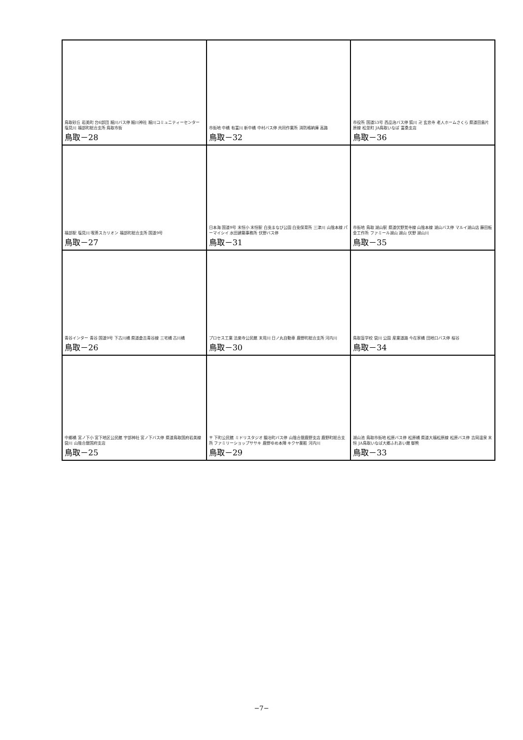| 鳥取砂丘 岩美町 台6部団 細川バス停 細川神社 細川コミュニティーセンター 塩見川 福部町総合支所 鳥取市街 鳥取－28 | 市街地 中橋 有富川 新中橋 中村バス停 共同作業所 消防格納庫 高路 鳥取－32 | 市役所 国道53号 西品治バス停 狐川 卍 玄忠寺 老人ホームさくら 県道田島片原線 松並町 JA鳥取いなば 富桑支店 鳥取－36 |
| 福部駅 塩見川 喫茶スカリオン 福部町総合支所 国道9号 鳥取－27 | 日本海 国道9号 末恒小 末恒駅 白兎まなび公園 白兎保育所 三津川 山陰本線 パーマイシイ 水田建築事務所 伏野バス停 鳥取－31 | 市街地 鳥取 湖山駅 県道伏野覚寺線 山陰本線 湖山バス停 マルイ湖山店 藤田板金工作所 ファミール湖山 湖山 伏野 湖山川 鳥取－35 |
| 青谷インター 青谷 国道9号 下古川橋 県道倉吉青谷線 三宅橋 古川橋 鳥取－26 | プロセス工業 法楽寺公民館 末用川 日ノ丸自動車 鹿野町総合支所 河内川 鳥取－30 | 鳥取盲学校 袋川 公園 産業道路 今在家橋 団地口バス停 桜谷 鳥取－34 |
| 中郷橋 宮ノ下小 宮下地区公民館 宇部神社 宮ノ下バス停 県道鳥取国府岩美線 袋川 山陰合銀国府支店 鳥取－25 | 〒 下町公民館 ミドリスタジオ 鍛冶町バス停 山陰合銀鹿野支店 鹿野町総合支所 ファミリーショップササキ 鹿野ゆめ本陣 キクヤ薬粧 河内川 鳥取－29 | 湖山池 鳥取市街地 松原バス停 松原橋 県道大福松原線 松原バス停 吉岡温泉 末恒 JA鳥取いなば大郷ふれあい館 御熊 鳥取－33 |
−7−